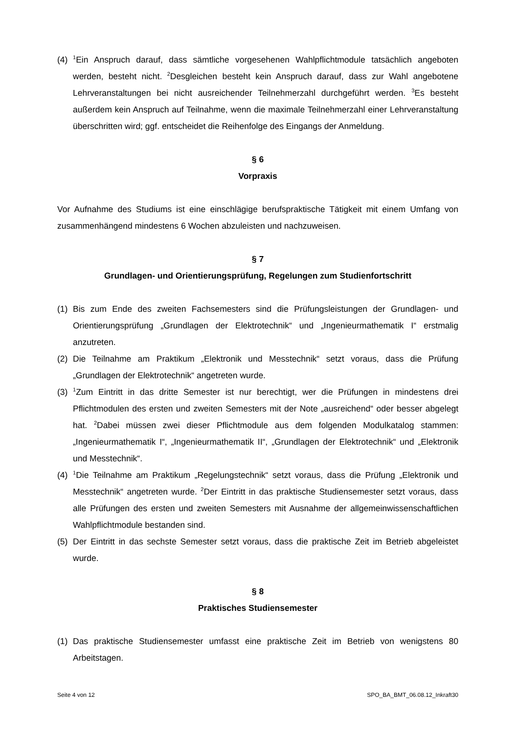(4)
<sup>1</sup> Ein Anspruch darauf, dass sämtliche vorgesehenen Wahlpflichtmodule tatsächlich angeboten werden, besteht nicht. <sup>2</sup>Desgleichen besteht kein Anspruch darauf, dass zur Wahl angebotene Lehrveranstaltungen bei nicht ausreichender Teilnehmerzahl durchgeführt werden. <sup>3</sup>Es besteht außerdem kein Anspruch auf Teilnahme, wenn die maximale Teilnehmerzahl einer Lehrveranstaltung überschritten wird; ggf. entscheidet die Reihenfolge des Eingangs der Anmeldung.
§ 6
Vorpraxis
Vor Aufnahme des Studiums ist eine einschlägige berufspraktische Tätigkeit mit einem Umfang von zusammenhängend mindestens 6 Wochen abzuleisten und nachzuweisen.
§ 7
Grundlagen- und Orientierungsprüfung, Regelungen zum Studienfortschritt
(1) Bis zum Ende des zweiten Fachsemesters sind die Prüfungsleistungen der Grundlagen- und Orientierungsprüfung „Grundlagen der Elektrotechnik“ und „Ingenieurmathematik I“ erstmalig anzutreten.
(2) Die Teilnahme am Praktikum „Elektronik und Messtechnik“ setzt voraus, dass die Prüfung „Grundlagen der Elektrotechnik“ angetreten wurde.
(3)
<sup>1</sup> Zum Eintritt in das dritte Semester ist nur berechtigt, wer die Prüfungen in mindestens drei Pflichtmodulen des ersten und zweiten Semesters mit der Note „ausreichend“ oder besser abgelegt hat. <sup>2</sup>Dabei müssen zwei dieser Pflichtmodule aus dem folgenden Modulkatalog stammen: „Ingenieurmathematik I“, „Ingenieurmathematik II“, „Grundlagen der Elektrotechnik“ und „Elektronik und Messtechnik“.
(4)
<sup>1</sup> Die Teilnahme am Praktikum „Regelungstechnik“ setzt voraus, dass die Prüfung „Elektronik und Messtechnik“ angetreten wurde. <sup>2</sup>Der Eintritt in das praktische Studiensemester setzt voraus, dass alle Prüfungen des ersten und zweiten Semesters mit Ausnahme der allgemeinwissenschaftlichen Wahlpflichtmodule bestanden sind.
(5) Der Eintritt in das sechste Semester setzt voraus, dass die praktische Zeit im Betrieb abgeleistet wurde.
§ 8
Praktisches Studiensemester
(1) Das praktische Studiensemester umfasst eine praktische Zeit im Betrieb von wenigstens 80 Arbeitstagen.
Seite 4 von 12 SPO_BA_BMT_06.08.12_Inkraft30